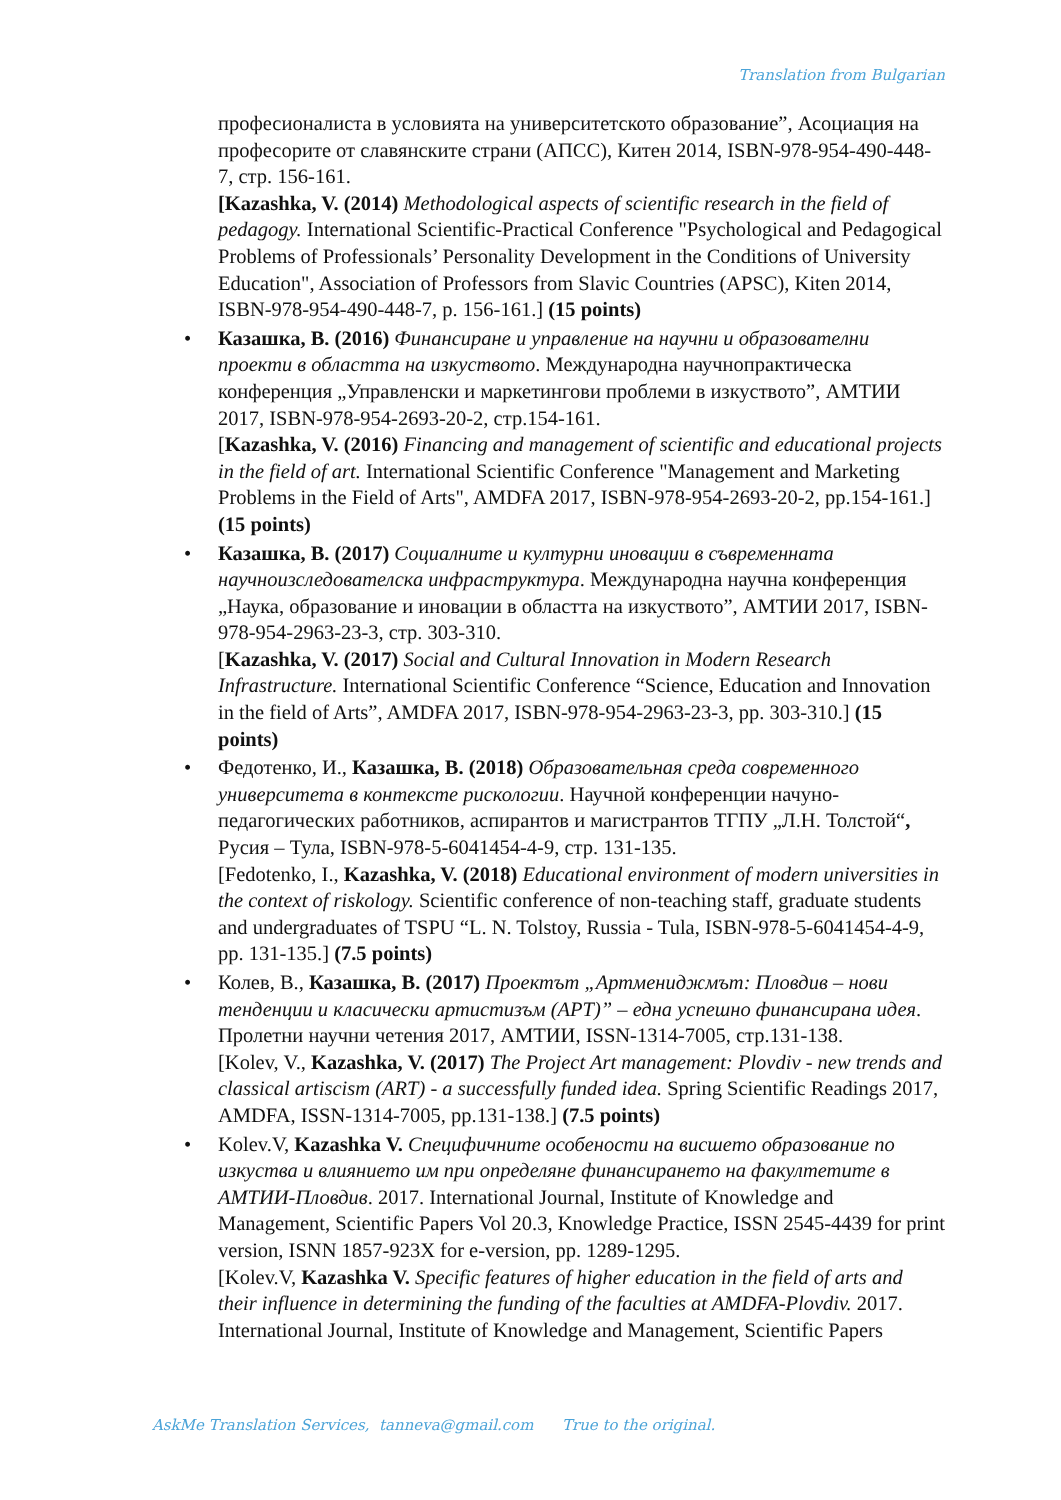Translation from Bulgarian
професионалиста в условията на университетското образование”, Асоциация на професорите от славянските страни (АПСС), Китен 2014, ISBN-978-954-490-448-7, стр. 156-161.
[Kazashka, V. (2014) Methodological aspects of scientific research in the field of pedagogy. International Scientific-Practical Conference "Psychological and Pedagogical Problems of Professionals’ Personality Development in the Conditions of University Education", Association of Professors from Slavic Countries (APSC), Kiten 2014, ISBN-978-954-490-448-7, p. 156-161.] (15 points)
•
Казашка, В. (2016) Финансиране и управление на научни и образователни проекти в областта на изкуството. Международна научнопрактическа конференция „Управленски и маркетингови проблеми в изкуството”, АМТИИ 2017, ISBN-978-954-2693-20-2, стр.154-161.
[Kazashka, V. (2016) Financing and management of scientific and educational projects in the field of art. International Scientific Conference "Management and Marketing Problems in the Field of Arts", AMDFA 2017, ISBN-978-954-2693-20-2, pp.154-161.] (15 points)
•
Казашка, В. (2017) Социалните и културни иновации в съвременната научноизследователска инфраструктура. Международна научна конференция „Наука, образование и иновации в областта на изкуството”, АМТИИ 2017, ISBN-978-954-2963-23-3, стр. 303-310.
[Kazashka, V. (2017) Social and Cultural Innovation in Modern Research Infrastructure. International Scientific Conference “Science, Education and Innovation in the field of Arts”, AMDFA 2017, ISBN-978-954-2963-23-3, pp. 303-310.] (15 points)
•
Федотенко, И., Казашка, В. (2018) Образовательная среда современного университета в контексте рискологии. Научной конференции начуно-педагогических работников, аспирантов и магистрантов ТГПУ „Л.Н. Толстой“, Русия – Тула, ISBN-978-5-6041454-4-9, стр. 131-135.
[Fedotenko, I., Kazashka, V. (2018) Educational environment of modern universities in the context of riskology. Scientific conference of non-teaching staff, graduate students and undergraduates of TSPU “L. N. Tolstoy, Russia - Tula, ISBN-978-5-6041454-4-9, pp. 131-135.] (7.5 points)
•
Колев, В., Казашка, В. (2017) Проектът „Артмениджмът: Пловдив – нови тенденции и класически артистизъм (АРТ)” – една успешно финансирана идея. Пролетни научни четения 2017, АМТИИ, ISSN-1314-7005, стр.131-138.
[Kolev, V., Kazashka, V. (2017) The Project Art management: Plovdiv - new trends and classical artiscism (ART) - a successfully funded idea. Spring Scientific Readings 2017, AMDFA, ISSN-1314-7005, pp.131-138.] (7.5 points)
•
Kolev.V, Kazashka V. Специфичните особености на висшето образование по изкуства и влиянието им при определяне финансирането на факултетите в АМТИИ-Пловдив. 2017. International Journal, Institute of Knowledge and Management, Scientific Papers Vol 20.3, Knowledge Practice, ISSN 2545-4439 for print version, ISNN 1857-923X for e-version, pp. 1289-1295.
[Kolev.V, Kazashka V. Specific features of higher education in the field of arts and their influence in determining the funding of the faculties at AMDFA-Plovdiv. 2017. International Journal, Institute of Knowledge and Management, Scientific Papers
AskMe Translation Services, tanneva@gmail.com True to the original.